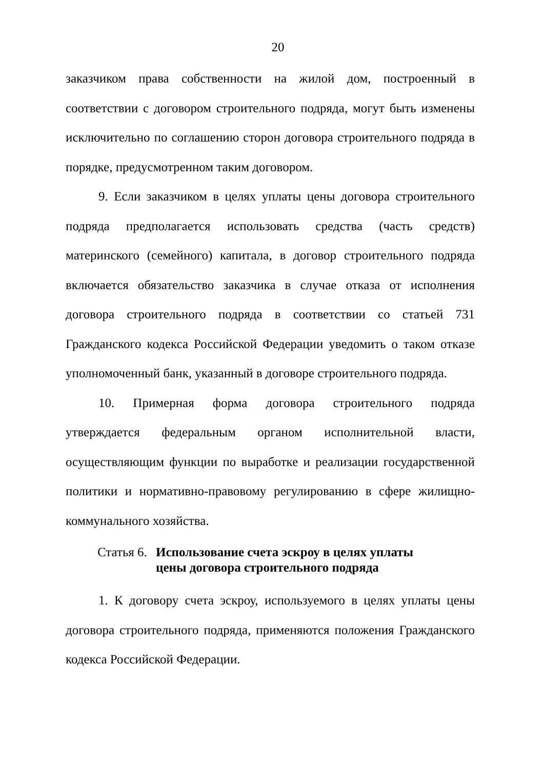20
заказчиком права собственности на жилой дом, построенный в соответствии с договором строительного подряда, могут быть изменены исключительно по соглашению сторон договора строительного подряда в порядке, предусмотренном таким договором.
9. Если заказчиком в целях уплаты цены договора строительного подряда предполагается использовать средства (часть средств) материнского (семейного) капитала, в договор строительного подряда включается обязательство заказчика в случае отказа от исполнения договора строительного подряда в соответствии со статьей 731 Гражданского кодекса Российской Федерации уведомить о таком отказе уполномоченный банк, указанный в договоре строительного подряда.
10. Примерная форма договора строительного подряда утверждается федеральным органом исполнительной власти, осуществляющим функции по выработке и реализации государственной политики и нормативно-правовому регулированию в сфере жилищно-коммунального хозяйства.
Статья 6.
Использование счета эскроу в целях уплаты цены договора строительного подряда
1. К договору счета эскроу, используемого в целях уплаты цены договора строительного подряда, применяются положения Гражданского кодекса Российской Федерации.